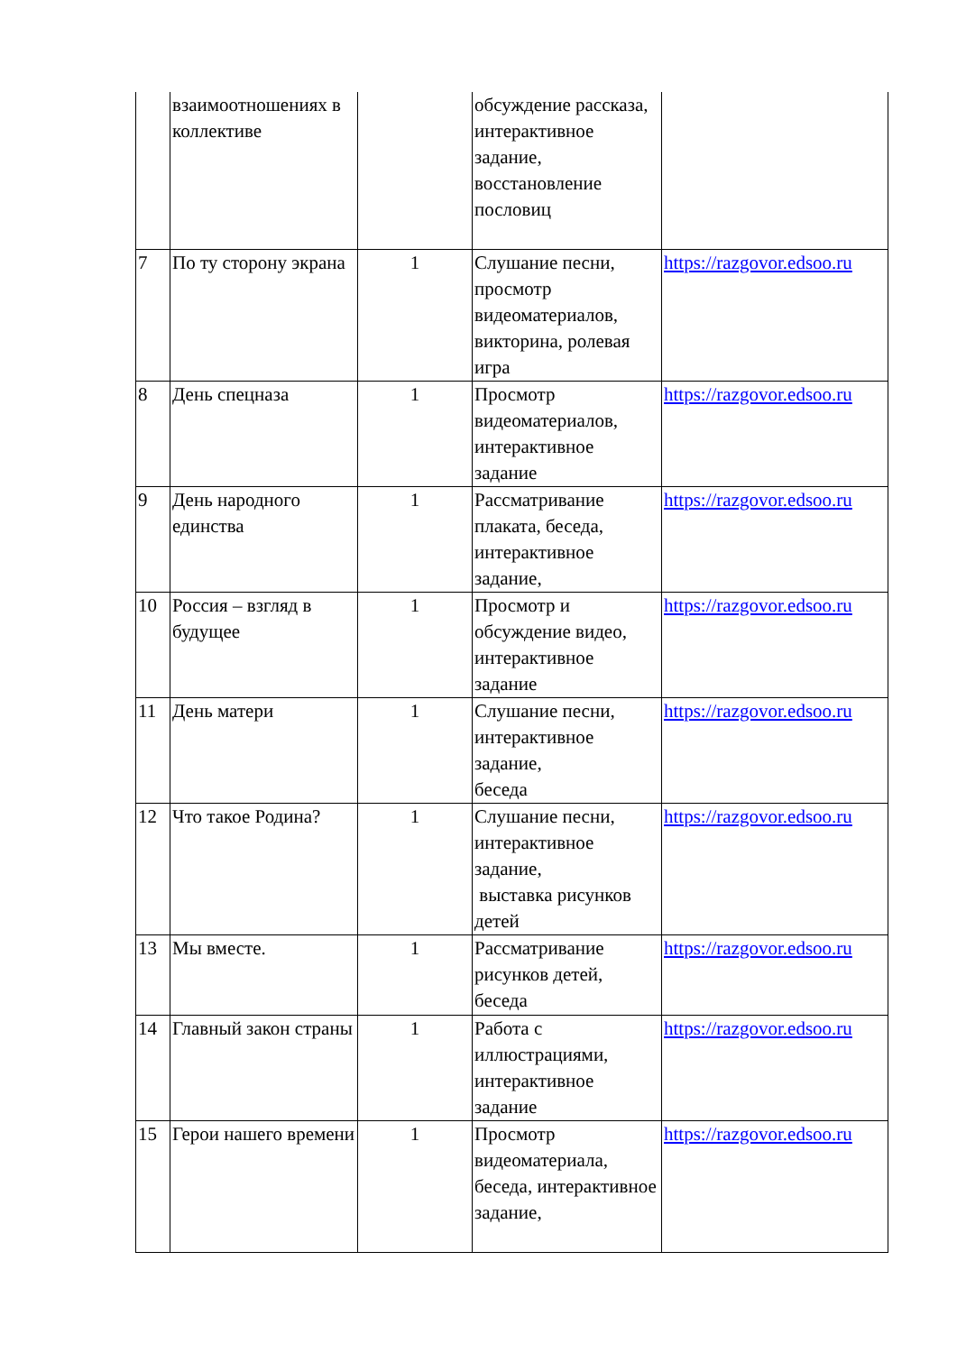| | взаимоотношениях в коллективе | | обсуждение рассказа, интерактивное задание, восстановление пословиц | |
| 7 | По ту сторону экрана | 1 | Слушание песни, просмотр видеоматериалов, викторина, ролевая игра | https://razgovor.edsoo.ru |
| 8 | День спецназа | 1 | Просмотр видеоматериалов, интерактивное задание | https://razgovor.edsoo.ru |
| 9 | День народного единства | 1 | Рассматривание плаката, беседа, интерактивное задание, | https://razgovor.edsoo.ru |
| 10 | Россия – взгляд в будущее | 1 | Просмотр и обсуждение видео, интерактивное задание | https://razgovor.edsoo.ru |
| 11 | День матери | 1 | Слушание песни, интерактивное задание, беседа | https://razgovor.edsoo.ru |
| 12 | Что такое Родина? | 1 | Слушание песни, интерактивное задание, выставка рисунков детей | https://razgovor.edsoo.ru |
| 13 | Мы вместе. | 1 | Рассматривание рисунков детей, беседа | https://razgovor.edsoo.ru |
| 14 | Главный закон страны | 1 | Работа с иллюстрациями, интерактивное задание | https://razgovor.edsoo.ru |
| 15 | Герои нашего времени | 1 | Просмотр видеоматериала, беседа, интерактивное задание, | https://razgovor.edsoo.ru |